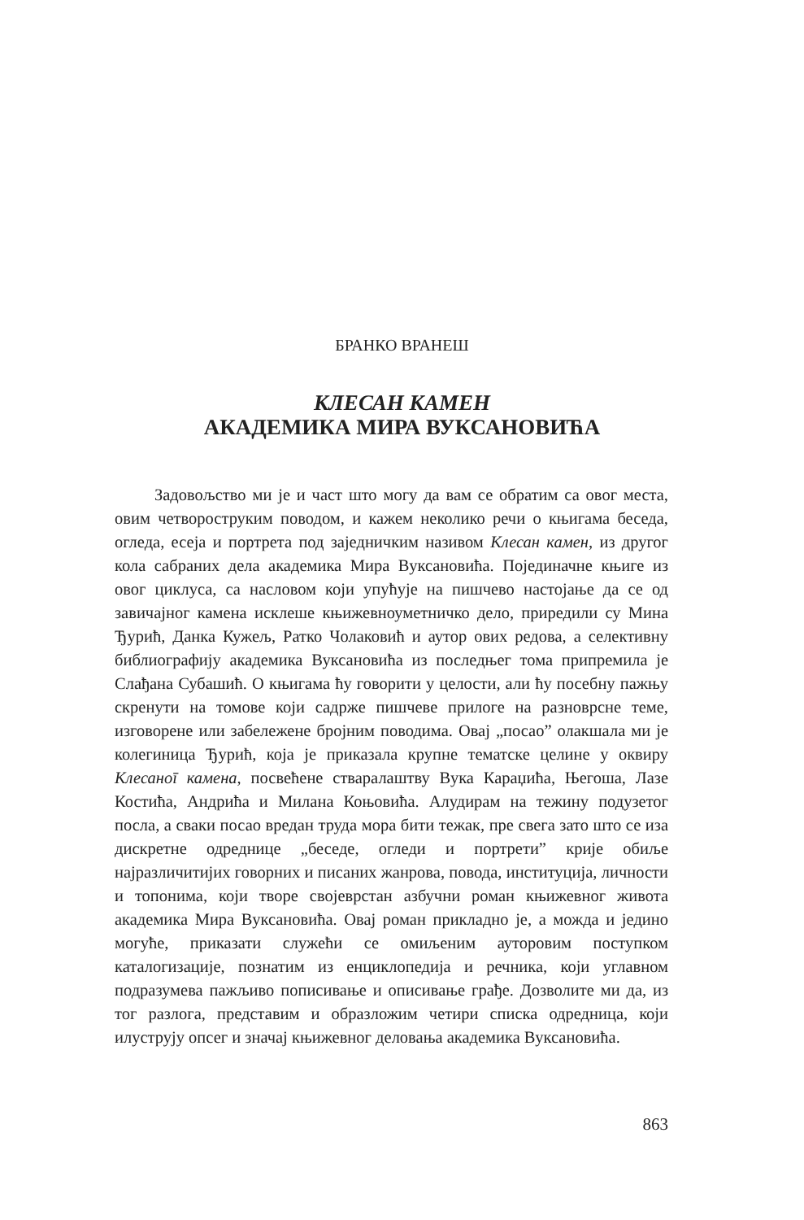БРАНКО ВРАНЕШ
КЛЕСАН КАМЕН
АКАДЕМИКА МИРА ВУКСАНОВИЋА
Задовољство ми је и част што могу да вам се обратим са овог места, овим четвороструким поводом, и кажем неколико речи о књигама беседа, огледа, есеја и портрета под заједничким називом Клесан камен, из другог кола сабраних дела академика Мира Вуксановића. Појединачне књиге из овог циклуса, са насловом који упућује на пишчево настојање да се од завичајног камена исклеше књижевноуметничко дело, приредили су Мина Ђурић, Данка Кужељ, Ратко Чолаковић и аутор ових редова, а селективну библиографију академика Вуксановића из последњег тома припремила је Слађана Субашић. О књигама ћу говорити у целости, али ћу посебну пажњу скренути на томове који садрже пишчеве прилоге на разноврсне теме, изговорене или забележене бројним поводима. Овај „посао” олакшала ми је колегиница Ђурић, која је приказала крупне тематске целине у оквиру Клесаноī камена, посвећене стваралаштву Вука Караџића, Његоша, Лазе Костића, Андрића и Милана Коњовића. Алудирам на тежину подузетог посла, а сваки посао вредан труда мора бити тежак, пре свега зато што се иза дискретне одреднице „беседе, огледи и портрети” крије обиље најразличитијих говорних и писаних жанрова, повода, институција, личности и топонима, који творе својеврстан азбучни роман књижевног живота академика Мира Вуксановића. Овај роман прикладно је, а можда и једино могуће, приказати служећи се омиљеним ауторовим поступком каталогизације, познатим из енциклопедија и речника, који углавном подразумева пажљиво пописивање и описивање грађе. Дозволите ми да, из тог разлога, представим и образложим четири списка одредница, који илуструју опсег и значај књижевног деловања академика Вуксановића.
863